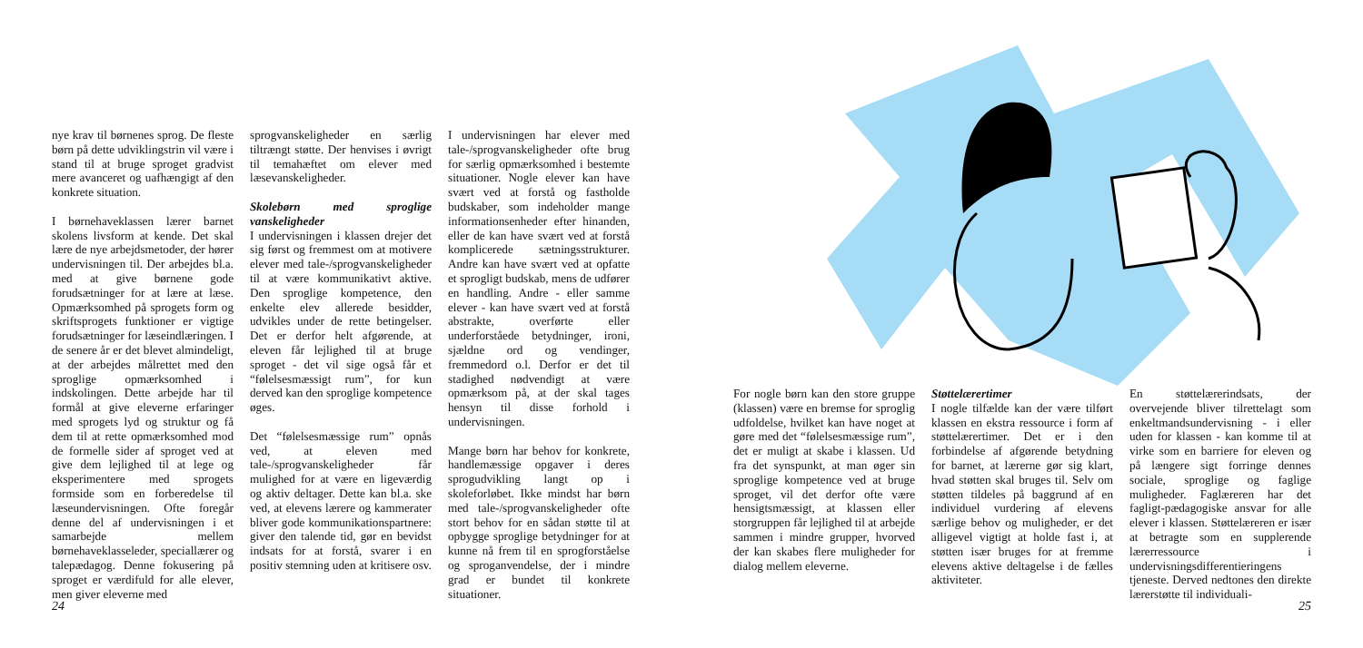nye krav til børnenes sprog. De fleste børn på dette udviklingstrin vil være i stand til at bruge sproget gradvist mere avanceret og uafhængigt af den konkrete situation.
I børnehaveklassen lærer barnet skolens livsform at kende. Det skal lære de nye arbejdsmetoder, der hører undervisningen til. Der arbejdes bl.a. med at give børnene gode forudsætninger for at lære at læse. Opmærksomhed på sprogets form og skriftsprogets funktioner er vigtige forudsætninger for læseindlæringen. I de senere år er det blevet almindeligt, at der arbejdes målrettet med den sproglige opmærksomhed i indskolingen. Dette arbejde har til formål at give eleverne erfaringer med sprogets lyd og struktur og få dem til at rette opmærksomhed mod de formelle sider af sproget ved at give dem lejlighed til at lege og eksperimentere med sprogets formside som en forberedelse til læseundervisningen. Ofte foregår denne del af undervisningen i et samarbejde mellem børnehaveklasseleder, speciallærer og talepædagog. Denne fokusering på sproget er værdifuld for alle elever, men giver eleverne med
sprogvanskeligheder en særlig tiltrængt støtte. Der henvises i øvrigt til temahæftet om elever med læsevanskeligheder.
Skolebørn med sproglige vanskeligheder
I undervisningen i klassen drejer det sig først og fremmest om at motivere elever med tale-/sprogvanskeligheder til at være kommunikativt aktive. Den sproglige kompetence, den enkelte elev allerede besidder, udvikles under de rette betingelser. Det er derfor helt afgørende, at eleven får lejlighed til at bruge sproget - det vil sige også får et “følelsesmæssigt rum”, for kun derved kan den sproglige kompetence øges.
Det “følelsesmæssige rum” opnås ved, at eleven med tale-/sprogvanskeligheder får mulighed for at være en ligeværdig og aktiv deltager. Dette kan bl.a. ske ved, at elevens lærere og kammerater bliver gode kommunikationspartnere: giver den talende tid, gør en bevidst indsats for at forstå, svarer i en positiv stemning uden at kritisere osv.
I undervisningen har elever med tale-/sprogvanskeligheder ofte brug for særlig opmærksomhed i bestemte situationer. Nogle elever kan have svært ved at forstå og fastholde budskaber, som indeholder mange informationsenheder efter hinanden, eller de kan have svært ved at forstå komplicerede sætningsstrukturer. Andre kan have svært ved at opfatte et sprogligt budskab, mens de udfører en handling. Andre - eller samme elever - kan have svært ved at forstå abstrakte, overførte eller underforståede betydninger, ironi, sjældne ord og vendinger, fremmedord o.l. Derfor er det til stadighed nødvendigt at være opmærksom på, at der skal tages hensyn til disse forhold i undervisningen.
Mange børn har behov for konkrete, handlemæssige opgaver i deres sprogudvikling langt op i skoleforløbet. Ikke mindst har børn med tale-/sprogvanskeligheder ofte stort behov for en sådan støtte til at opbygge sproglige betydninger for at kunne nå frem til en sprogforståelse og sproganvendelse, der i mindre grad er bundet til konkrete situationer.
24
For nogle børn kan den store gruppe (klassen) være en bremse for sproglig udfoldelse, hvilket kan have noget at gøre med det “følelsesmæssige rum”, det er muligt at skabe i klassen. Ud fra det synspunkt, at man øger sin sproglige kompetence ved at bruge sproget, vil det derfor ofte være hensigtsmæssigt, at klassen eller storgruppen får lejlighed til at arbejde sammen i mindre grupper, hvorved der kan skabes flere muligheder for dialog mellem eleverne.
Støttelærertimer
I nogle tilfælde kan der være tilført klassen en ekstra ressource i form af støttelærertimer. Det er i den forbindelse af afgørende betydning for barnet, at lærerne gør sig klart, hvad støtten skal bruges til. Selv om støtten tildeles på baggrund af en individuel vurdering af elevens særlige behov og muligheder, er det alligevel vigtigt at holde fast i, at støtten især bruges for at fremme elevens aktive deltagelse i de fælles aktiviteter.
En støttelærerindsats, der overvejende bliver tilrettelagt som enkeltmandsundervisning - i eller uden for klassen - kan komme til at virke som en barriere for eleven og på længere sigt forringe dennes sociale, sproglige og faglige muligheder. Faglæreren har det fagligt-pædagogiske ansvar for alle elever i klassen. Støttelæreren er især at betragte som en supplerende lærerressource i undervisningsdifferentieringens tjeneste. Derved nedtones den direkte lærerstøtte til individuali-
25